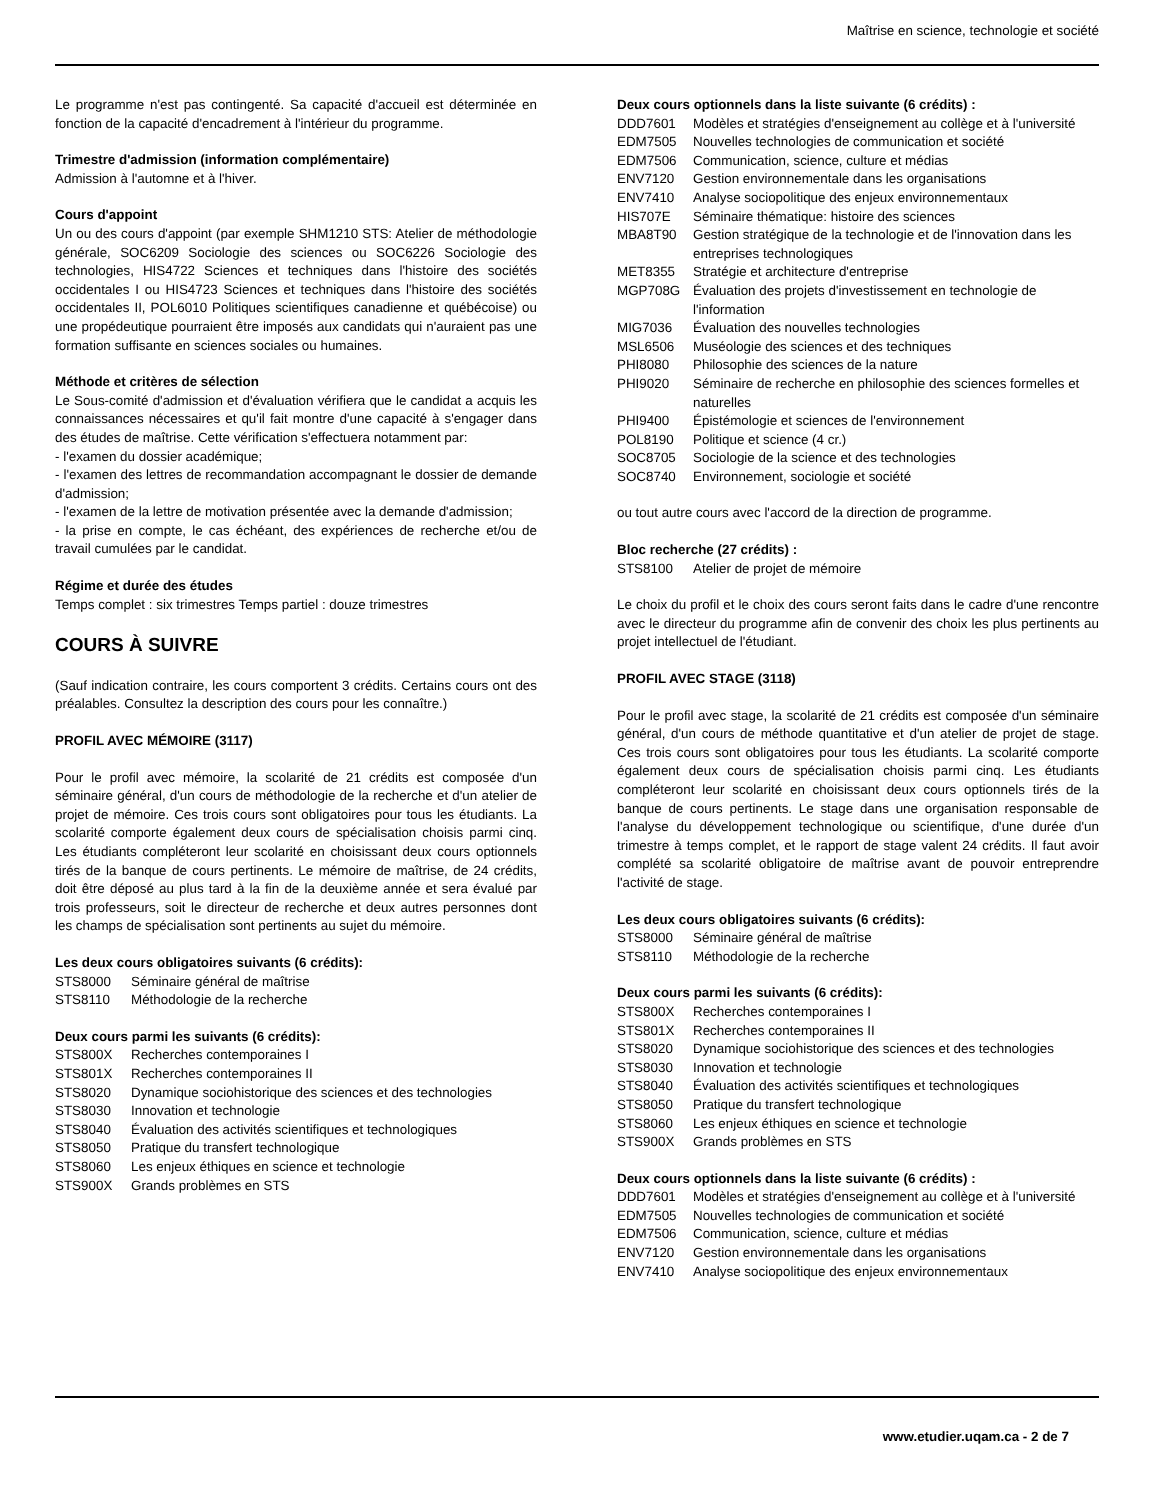Maîtrise en science, technologie et société
Le programme n'est pas contingenté. Sa capacité d'accueil est déterminée en fonction de la capacité d'encadrement à l'intérieur du programme.
Trimestre d'admission (information complémentaire)
Admission à l'automne et à l'hiver.
Cours d'appoint
Un ou des cours d'appoint (par exemple SHM1210 STS: Atelier de méthodologie générale, SOC6209 Sociologie des sciences ou SOC6226 Sociologie des technologies, HIS4722 Sciences et techniques dans l'histoire des sociétés occidentales I ou HIS4723 Sciences et techniques dans l'histoire des sociétés occidentales II, POL6010 Politiques scientifiques canadienne et québécoise) ou une propédeutique pourraient être imposés aux candidats qui n'auraient pas une formation suffisante en sciences sociales ou humaines.
Méthode et critères de sélection
Le Sous-comité d'admission et d'évaluation vérifiera que le candidat a acquis les connaissances nécessaires et qu'il fait montre d'une capacité à s'engager dans des études de maîtrise. Cette vérification s'effectuera notamment par:
- l'examen du dossier académique;
- l'examen des lettres de recommandation accompagnant le dossier de demande d'admission;
- l'examen de la lettre de motivation présentée avec la demande d'admission;
- la prise en compte, le cas échéant, des expériences de recherche et/ou de travail cumulées par le candidat.
Régime et durée des études
Temps complet : six trimestres Temps partiel : douze trimestres
COURS À SUIVRE
(Sauf indication contraire, les cours comportent 3 crédits. Certains cours ont des préalables. Consultez la description des cours pour les connaître.)
PROFIL AVEC MÉMOIRE (3117)
Pour le profil avec mémoire, la scolarité de 21 crédits est composée d'un séminaire général, d'un cours de méthodologie de la recherche et d'un atelier de projet de mémoire. Ces trois cours sont obligatoires pour tous les étudiants. La scolarité comporte également deux cours de spécialisation choisis parmi cinq. Les étudiants compléteront leur scolarité en choisissant deux cours optionnels tirés de la banque de cours pertinents. Le mémoire de maîtrise, de 24 crédits, doit être déposé au plus tard à la fin de la deuxième année et sera évalué par trois professeurs, soit le directeur de recherche et deux autres personnes dont les champs de spécialisation sont pertinents au sujet du mémoire.
Les deux cours obligatoires suivants (6 crédits):
| STS8000 | Séminaire général de maîtrise |
| STS8110 | Méthodologie de la recherche |
Deux cours parmi les suivants (6 crédits):
| STS800X | Recherches contemporaines I |
| STS801X | Recherches contemporaines II |
| STS8020 | Dynamique sociohistorique des sciences et des technologies |
| STS8030 | Innovation et technologie |
| STS8040 | Évaluation des activités scientifiques et technologiques |
| STS8050 | Pratique du transfert technologique |
| STS8060 | Les enjeux éthiques en science et technologie |
| STS900X | Grands problèmes en STS |
Deux cours optionnels dans la liste suivante (6 crédits) :
| DDD7601 | Modèles et stratégies d'enseignement au collège et à l'université |
| EDM7505 | Nouvelles technologies de communication et société |
| EDM7506 | Communication, science, culture et médias |
| ENV7120 | Gestion environnementale dans les organisations |
| ENV7410 | Analyse sociopolitique des enjeux environnementaux |
| HIS707E | Séminaire thématique: histoire des sciences |
| MBA8T90 | Gestion stratégique de la technologie et de l'innovation dans les entreprises technologiques |
| MET8355 | Stratégie et architecture d'entreprise |
| MGP708G | Évaluation des projets d'investissement en technologie de l'information |
| MIG7036 | Évaluation des nouvelles technologies |
| MSL6506 | Muséologie des sciences et des techniques |
| PHI8080 | Philosophie des sciences de la nature |
| PHI9020 | Séminaire de recherche en philosophie des sciences formelles et naturelles |
| PHI9400 | Épistémologie et sciences de l'environnement |
| POL8190 | Politique et science (4 cr.) |
| SOC8705 | Sociologie de la science et des technologies |
| SOC8740 | Environnement, sociologie et société |
ou tout autre cours avec l'accord de la direction de programme.
Bloc recherche (27 crédits) :
| STS8100 | Atelier de projet de mémoire |
Le choix du profil et le choix des cours seront faits dans le cadre d'une rencontre avec le directeur du programme afin de convenir des choix les plus pertinents au projet intellectuel de l'étudiant.
PROFIL AVEC STAGE (3118)
Pour le profil avec stage, la scolarité de 21 crédits est composée d'un séminaire général, d'un cours de méthode quantitative et d'un atelier de projet de stage. Ces trois cours sont obligatoires pour tous les étudiants. La scolarité comporte également deux cours de spécialisation choisis parmi cinq. Les étudiants compléteront leur scolarité en choisissant deux cours optionnels tirés de la banque de cours pertinents. Le stage dans une organisation responsable de l'analyse du développement technologique ou scientifique, d'une durée d'un trimestre à temps complet, et le rapport de stage valent 24 crédits. Il faut avoir complété sa scolarité obligatoire de maîtrise avant de pouvoir entreprendre l'activité de stage.
Les deux cours obligatoires suivants (6 crédits):
| STS8000 | Séminaire général de maîtrise |
| STS8110 | Méthodologie de la recherche |
Deux cours parmi les suivants (6 crédits):
| STS800X | Recherches contemporaines I |
| STS801X | Recherches contemporaines II |
| STS8020 | Dynamique sociohistorique des sciences et des technologies |
| STS8030 | Innovation et technologie |
| STS8040 | Évaluation des activités scientifiques et technologiques |
| STS8050 | Pratique du transfert technologique |
| STS8060 | Les enjeux éthiques en science et technologie |
| STS900X | Grands problèmes en STS |
Deux cours optionnels dans la liste suivante (6 crédits) :
| DDD7601 | Modèles et stratégies d'enseignement au collège et à l'université |
| EDM7505 | Nouvelles technologies de communication et société |
| EDM7506 | Communication, science, culture et médias |
| ENV7120 | Gestion environnementale dans les organisations |
| ENV7410 | Analyse sociopolitique des enjeux environnementaux |
www.etudier.uqam.ca - 2 de 7